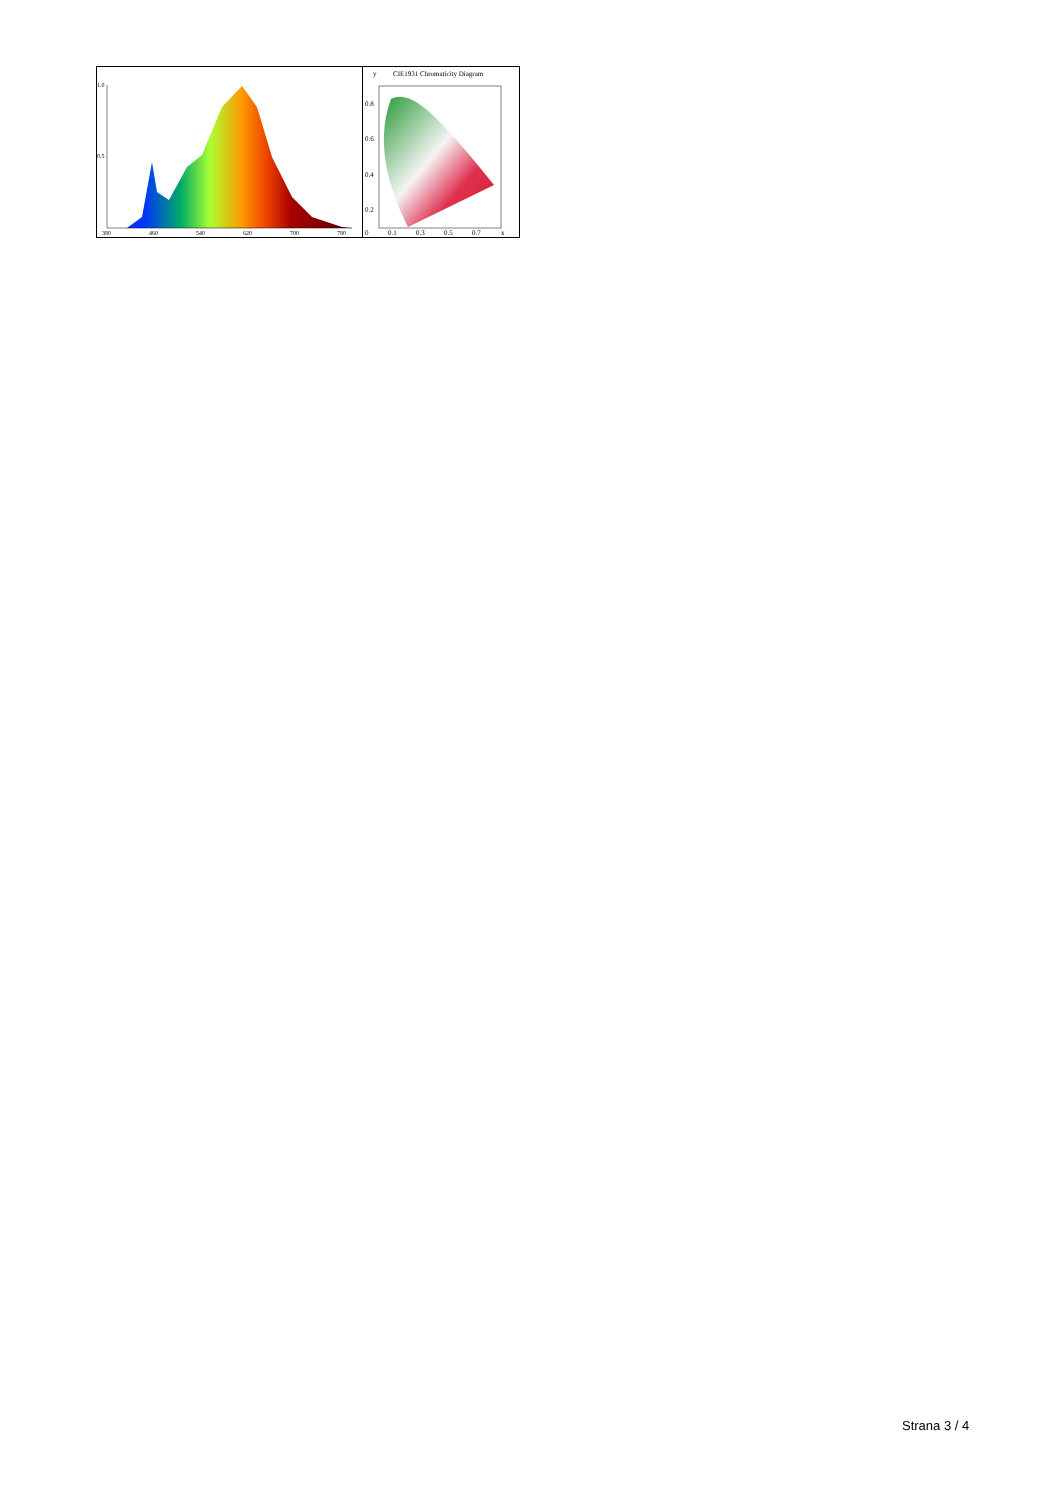1.0
0.5
380
460
540
620
700
780
y
CIE1931 Chromaticity Diagram
0.8
0.6
0.4
0.2
0
0.1
0.3
0.5
0.7
x
Strana 3 / 4